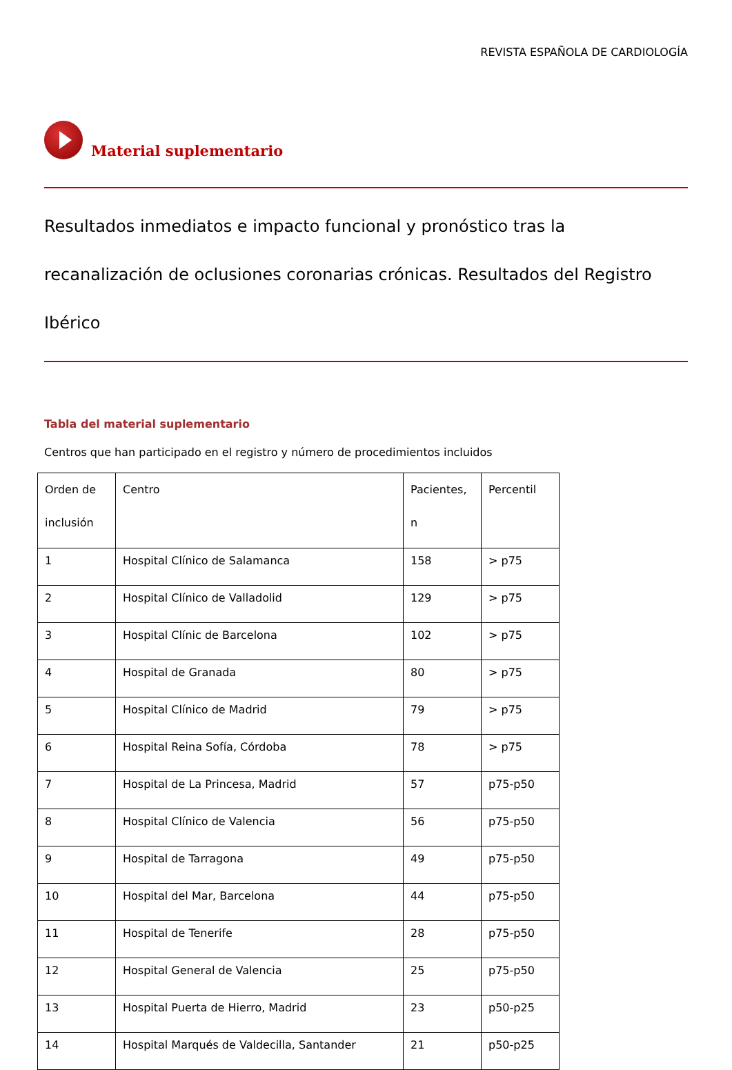REVISTA ESPAÑOLA DE CARDIOLOGÍA
Material suplementario
Resultados inmediatos e impacto funcional y pronóstico tras la recanalización de oclusiones coronarias crónicas. Resultados del Registro Ibérico
Tabla del material suplementario
Centros que han participado en el registro y número de procedimientos incluidos
| Orden de inclusión | Centro | Pacientes, n | Percentil |
| --- | --- | --- | --- |
| 1 | Hospital Clínico de Salamanca | 158 | > p75 |
| 2 | Hospital Clínico de Valladolid | 129 | > p75 |
| 3 | Hospital Clínic de Barcelona | 102 | > p75 |
| 4 | Hospital de Granada | 80 | > p75 |
| 5 | Hospital Clínico de Madrid | 79 | > p75 |
| 6 | Hospital Reina Sofía, Córdoba | 78 | > p75 |
| 7 | Hospital de La Princesa, Madrid | 57 | p75-p50 |
| 8 | Hospital Clínico de Valencia | 56 | p75-p50 |
| 9 | Hospital de Tarragona | 49 | p75-p50 |
| 10 | Hospital del Mar, Barcelona | 44 | p75-p50 |
| 11 | Hospital de Tenerife | 28 | p75-p50 |
| 12 | Hospital General de Valencia | 25 | p75-p50 |
| 13 | Hospital Puerta de Hierro, Madrid | 23 | p50-p25 |
| 14 | Hospital Marqués de Valdecilla, Santander | 21 | p50-p25 |